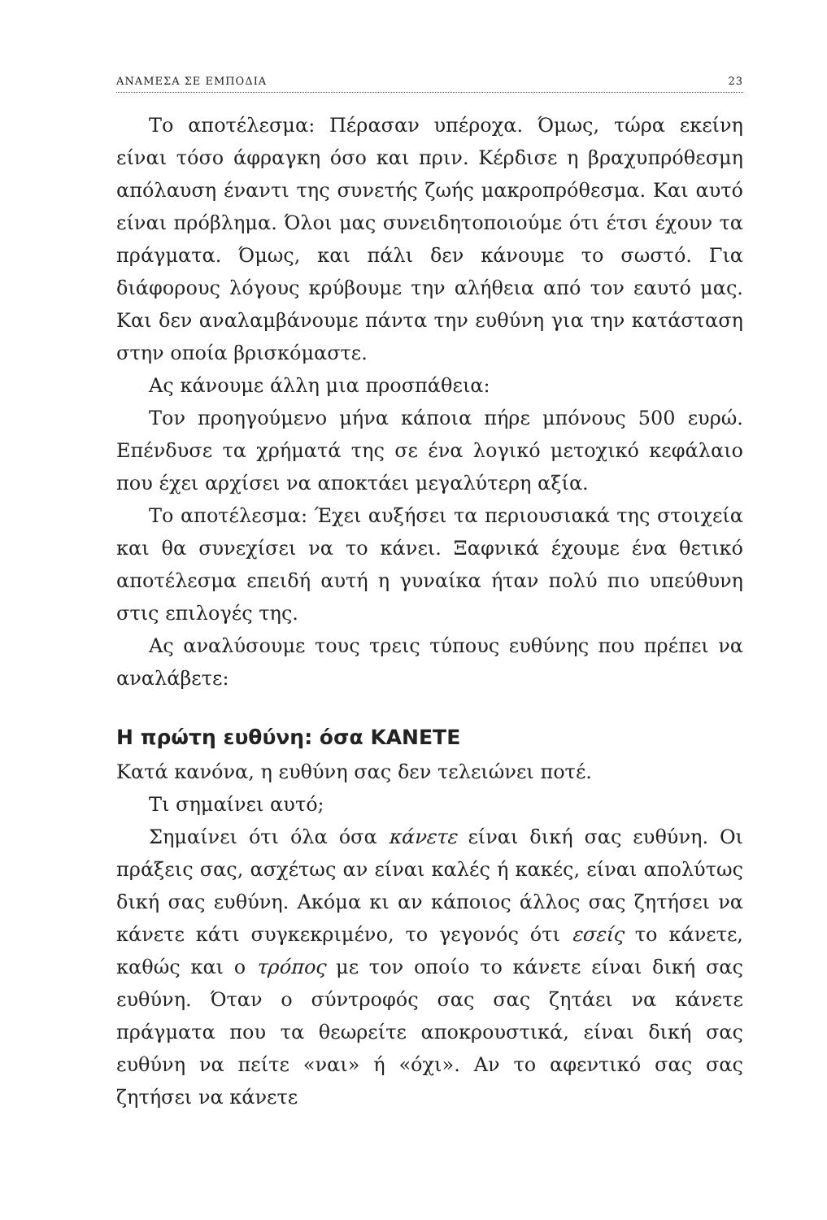ΑΝΑΜΕΣΑ ΣΕ ΕΜΠΟΔΙΑ 23
Το αποτέλεσμα: Πέρασαν υπέροχα. Όμως, τώρα εκείνη είναι τόσο άφραγκη όσο και πριν. Κέρδισε η βραχυπρόθεσμη απόλαυση έναντι της συνετής ζωής μακροπρόθεσμα. Και αυτό είναι πρόβλημα. Όλοι μας συνειδητοποιούμε ότι έτσι έχουν τα πράγματα. Όμως, και πάλι δεν κάνουμε το σωστό. Για διάφορους λόγους κρύβουμε την αλήθεια από τον εαυτό μας. Και δεν αναλαμβάνουμε πάντα την ευθύνη για την κατάσταση στην οποία βρισκόμαστε.
Ας κάνουμε άλλη μια προσπάθεια:
Τον προηγούμενο μήνα κάποια πήρε μπόνους 500 ευρώ. Επένδυσε τα χρήματά της σε ένα λογικό μετοχικό κεφάλαιο που έχει αρχίσει να αποκτάει μεγαλύτερη αξία.
Το αποτέλεσμα: Έχει αυξήσει τα περιουσιακά της στοιχεία και θα συνεχίσει να το κάνει. Ξαφνικά έχουμε ένα θετικό αποτέλεσμα επειδή αυτή η γυναίκα ήταν πολύ πιο υπεύθυνη στις επιλογές της.
Ας αναλύσουμε τους τρεις τύπους ευθύνης που πρέπει να αναλάβετε:
Η πρώτη ευθύνη: όσα ΚΑΝΕΤΕ
Κατά κανόνα, η ευθύνη σας δεν τελειώνει ποτέ.
Τι σημαίνει αυτό;
Σημαίνει ότι όλα όσα κάνετε είναι δική σας ευθύνη. Οι πράξεις σας, ασχέτως αν είναι καλές ή κακές, είναι απολύτως δική σας ευθύνη. Ακόμα κι αν κάποιος άλλος σας ζητήσει να κάνετε κάτι συγκεκριμένο, το γεγονός ότι εσείς το κάνετε, καθώς και ο τρόπος με τον οποίο το κάνετε είναι δική σας ευθύνη. Όταν ο σύντροφός σας σας ζητάει να κάνετε πράγματα που τα θεωρείτε αποκρουστικά, είναι δική σας ευθύνη να πείτε «ναι» ή «όχι». Αν το αφεντικό σας σας ζητήσει να κάνετε